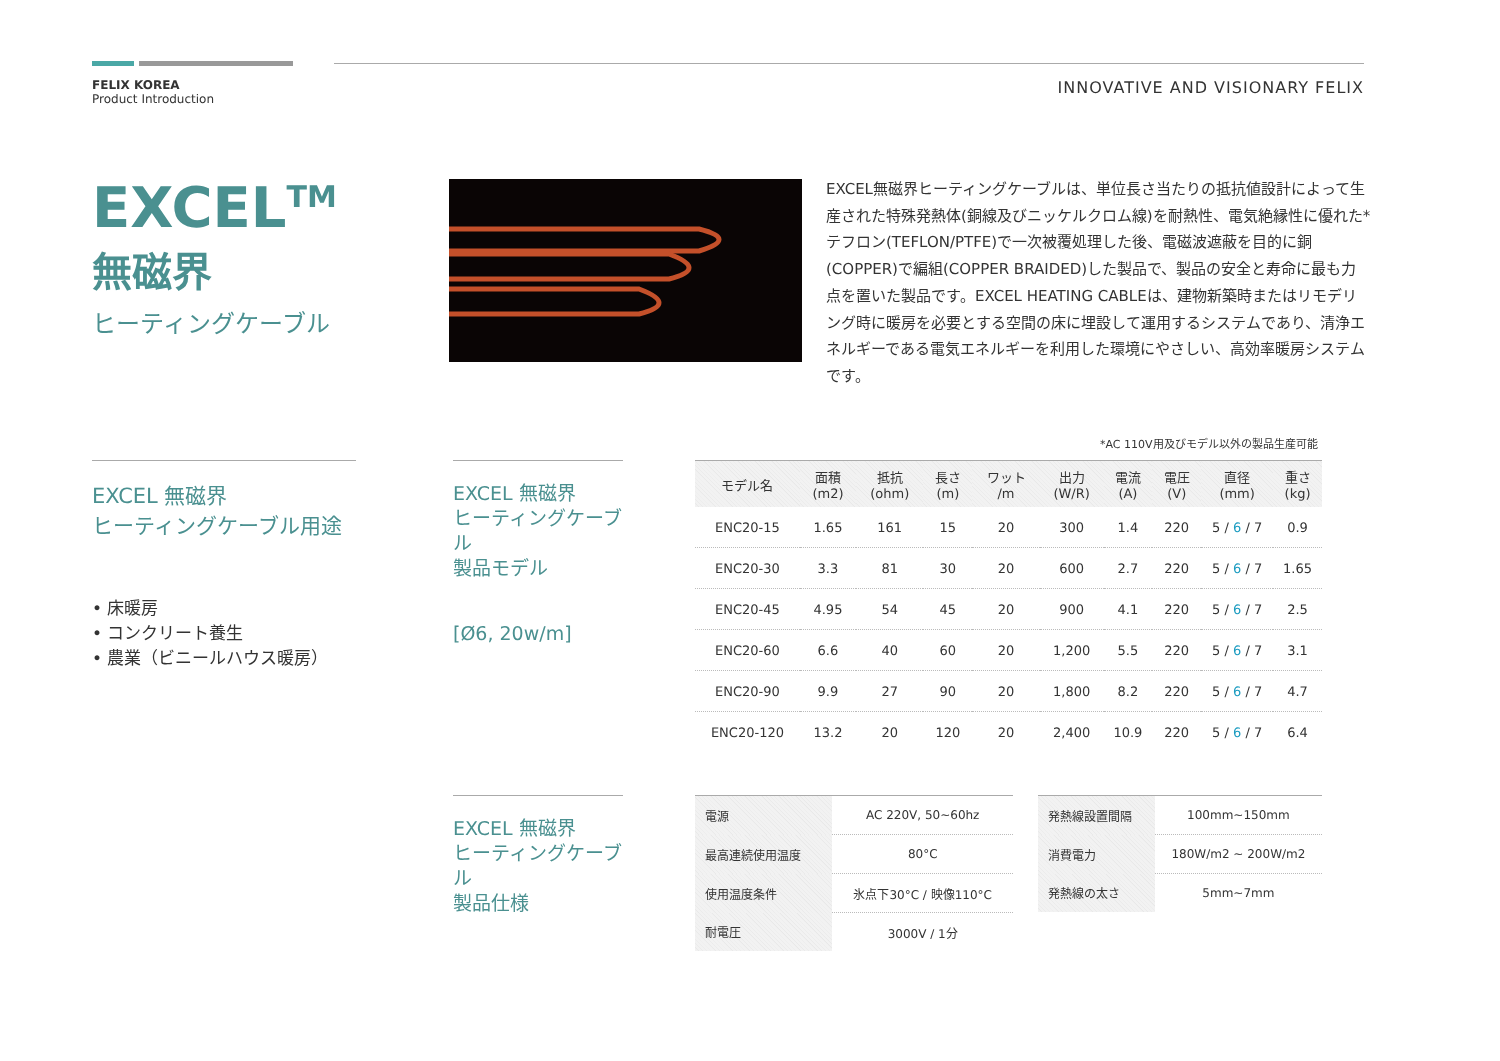FELIX KOREA
Product Introduction
INNOVATIVE AND VISIONARY FELIX
EXCEL<sup>TM</sup>
無磁界
ヒーティングケーブル
EXCEL無磁界ヒーティングケーブルは、単位長さ当たりの抵抗値設計によって生産された特殊発熱体(銅線及びニッケルクロム線)を耐熱性、電気絶縁性に優れた*テフロン(TEFLON/PTFE)で一次被覆処理した後、電磁波遮蔽を目的に銅(COPPER)で編組(COPPER BRAIDED)した製品で、製品の安全と寿命に最も力点を置いた製品です。EXCEL HEATING CABLEは、建物新築時またはリモデリング時に暖房を必要とする空間の床に埋設して運用するシステムであり、清浄エネルギーである電気エネルギーを利用した環境にやさしい、高効率暖房システムです。
EXCEL 無磁界
ヒーティングケーブル用途
• 床暖房
• コンクリート養生
• 農業（ビニールハウス暖房）
EXCEL 無磁界
ヒーティングケーブル
製品モデル
[Ø6, 20w/m]
*AC 110V用及びモデル以外の製品生産可能
| モデル名 | 面積 (m2) | 抵抗 (ohm) | 長さ (m) | ワット /m | 出力 (W/R) | 電流 (A) | 電圧 (V) | 直径 (mm) | 重さ (kg) |
| --- | --- | --- | --- | --- | --- | --- | --- | --- | --- |
| ENC20-15 | 1.65 | 161 | 15 | 20 | 300 | 1.4 | 220 | 5 / 6 / 7 | 0.9 |
| ENC20-30 | 3.3 | 81 | 30 | 20 | 600 | 2.7 | 220 | 5 / 6 / 7 | 1.65 |
| ENC20-45 | 4.95 | 54 | 45 | 20 | 900 | 4.1 | 220 | 5 / 6 / 7 | 2.5 |
| ENC20-60 | 6.6 | 40 | 60 | 20 | 1,200 | 5.5 | 220 | 5 / 6 / 7 | 3.1 |
| ENC20-90 | 9.9 | 27 | 90 | 20 | 1,800 | 8.2 | 220 | 5 / 6 / 7 | 4.7 |
| ENC20-120 | 13.2 | 20 | 120 | 20 | 2,400 | 10.9 | 220 | 5 / 6 / 7 | 6.4 |
EXCEL 無磁界
ヒーティングケーブル
製品仕様
| 電源 | AC 220V, 50~60hz |
| 最高連続使用温度 | 80°C |
| 使用温度条件 | 氷点下30°C / 映像110°C |
| 耐電圧 | 3000V / 1分 |
| 発熱線設置間隔 | 100mm~150mm |
| 消費電力 | 180W/m2 ~ 200W/m2 |
| 発熱線の太さ | 5mm~7mm |